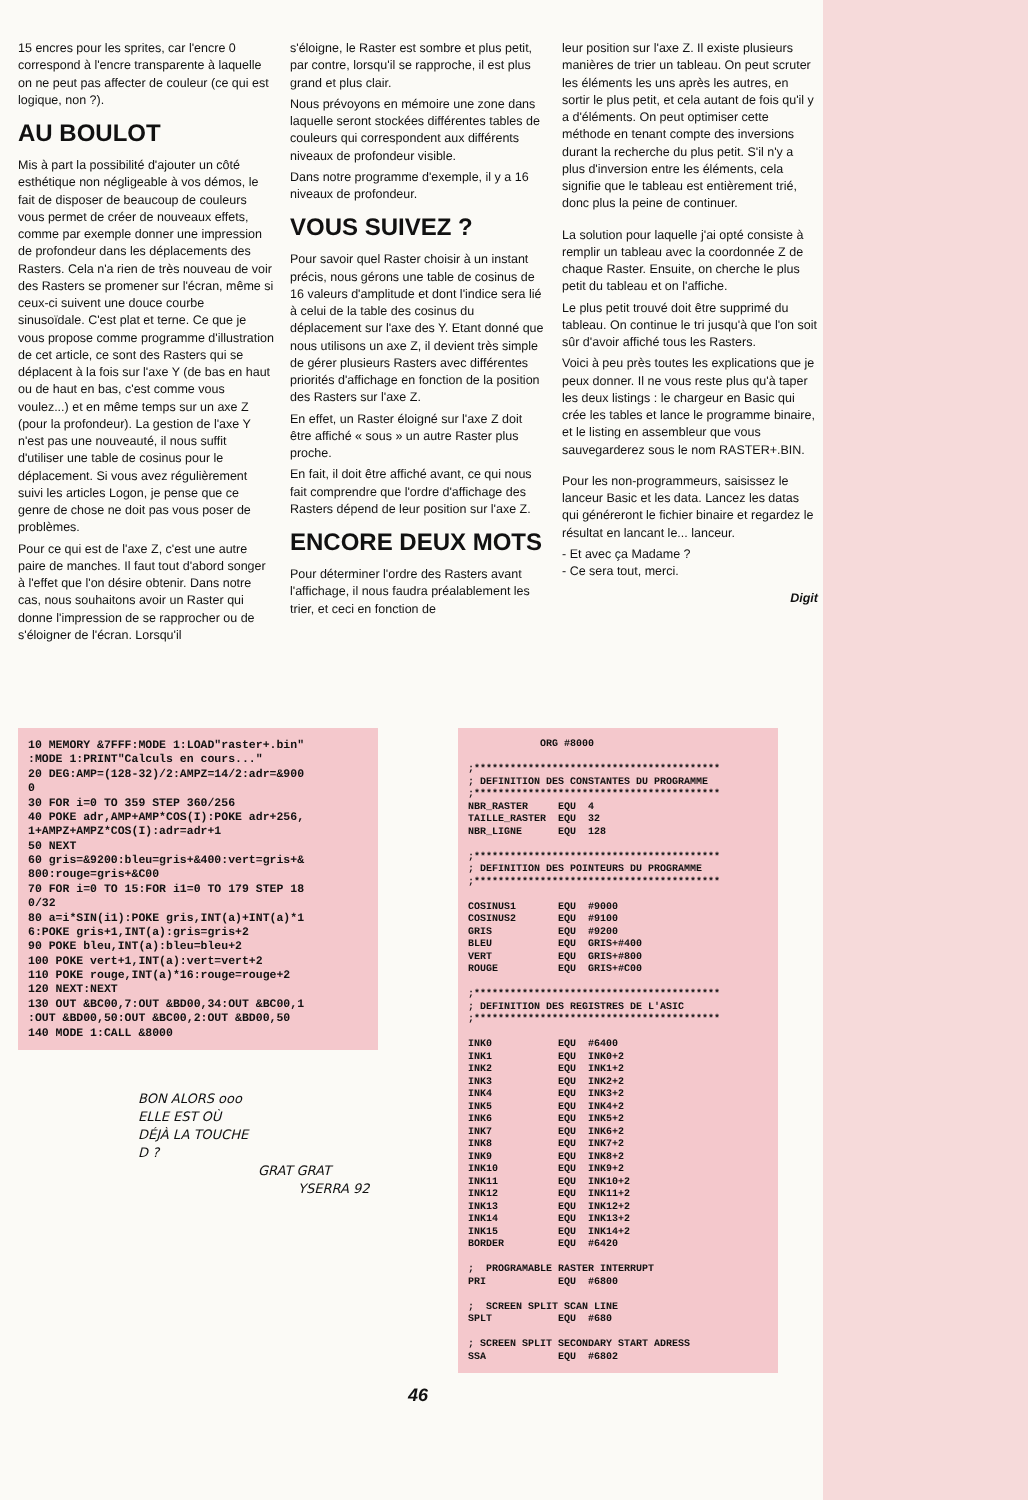15 encres pour les sprites, car l'encre 0 correspond à l'encre transparente à laquelle on ne peut pas affecter de couleur (ce qui est logique, non ?).
AU BOULOT
Mis à part la possibilité d'ajouter un côté esthétique non négligeable à vos démos, le fait de disposer de beaucoup de couleurs vous permet de créer de nouveaux effets, comme par exemple donner une impression de profondeur dans les déplacements des Rasters. Cela n'a rien de très nouveau de voir des Rasters se promener sur l'écran, même si ceux-ci suivent une douce courbe sinusoïdale. C'est plat et terne. Ce que je vous propose comme programme d'illustration de cet article, ce sont des Rasters qui se déplacent à la fois sur l'axe Y (de bas en haut ou de haut en bas, c'est comme vous voulez...) et en même temps sur un axe Z (pour la profondeur). La gestion de l'axe Y n'est pas une nouveauté, il nous suffit d'utiliser une table de cosinus pour le déplacement. Si vous avez régulièrement suivi les articles Logon, je pense que ce genre de chose ne doit pas vous poser de problèmes.
Pour ce qui est de l'axe Z, c'est une autre paire de manches. Il faut tout d'abord songer à l'effet que l'on désire obtenir. Dans notre cas, nous souhaitons avoir un Raster qui donne l'impression de se rapprocher ou de s'éloigner de l'écran. Lorsqu'il
s'éloigne, le Raster est sombre et plus petit, par contre, lorsqu'il se rapproche, il est plus grand et plus clair.
Nous prévoyons en mémoire une zone dans laquelle seront stockées différentes tables de couleurs qui correspondent aux différents niveaux de profondeur visible.
Dans notre programme d'exemple, il y a 16 niveaux de profondeur.
VOUS SUIVEZ ?
Pour savoir quel Raster choisir à un instant précis, nous gérons une table de cosinus de 16 valeurs d'amplitude et dont l'indice sera lié à celui de la table des cosinus du déplacement sur l'axe des Y. Etant donné que nous utilisons un axe Z, il devient très simple de gérer plusieurs Rasters avec différentes priorités d'affichage en fonction de la position des Rasters sur l'axe Z.
En effet, un Raster éloigné sur l'axe Z doit être affiché « sous » un autre Raster plus proche.
En fait, il doit être affiché avant, ce qui nous fait comprendre que l'ordre d'affichage des Rasters dépend de leur position sur l'axe Z.
ENCORE DEUX MOTS
Pour déterminer l'ordre des Rasters avant l'affichage, il nous faudra préalablement les trier, et ceci en fonction de
leur position sur l'axe Z. Il existe plusieurs manières de trier un tableau. On peut scruter les éléments les uns après les autres, en sortir le plus petit, et cela autant de fois qu'il y a d'éléments. On peut optimiser cette méthode en tenant compte des inversions durant la recherche du plus petit. S'il n'y a plus d'inversion entre les éléments, cela signifie que le tableau est entièrement trié, donc plus la peine de continuer.
La solution pour laquelle j'ai opté consiste à remplir un tableau avec la coordonnée Z de chaque Raster. Ensuite, on cherche le plus petit du tableau et on l'affiche.
Le plus petit trouvé doit être supprimé du tableau. On continue le tri jusqu'à que l'on soit sûr d'avoir affiché tous les Rasters.
Voici à peu près toutes les explications que je peux donner. Il ne vous reste plus qu'à taper les deux listings : le chargeur en Basic qui crée les tables et lance le programme binaire, et le listing en assembleur que vous sauvegarderez sous le nom RASTER+.BIN.
Pour les non-programmeurs, saisissez le lanceur Basic et les data. Lancez les datas qui généreront le fichier binaire et regardez le résultat en lancant le... lanceur.
- Et avec ça Madame ?
- Ce sera tout, merci.
Digit
10 MEMORY &7FFF:MODE 1:LOAD"raster+.bin" :MODE 1:PRINT"Calculs en cours..." 20 DEG:AMP=(128-32)/2:AMPZ=14/2:adr=&900 0 30 FOR i=0 TO 359 STEP 360/256 40 POKE adr,AMP+AMP*COS(I):POKE adr+256, 1+AMPZ+AMPZ*COS(I):adr=adr+1 50 NEXT 60 gris=&9200:bleu=gris+&400:vert=gris+& 800:rouge=gris+&C00 70 FOR i=0 TO 15:FOR i1=0 TO 179 STEP 18 0/32 80 a=i*SIN(i1):POKE gris,INT(a)+INT(a)*1 6:POKE gris+1,INT(a):gris=gris+2 90 POKE bleu,INT(a):bleu=bleu+2 100 POKE vert+1,INT(a):vert=vert+2 110 POKE rouge,INT(a)*16:rouge=rouge+2 120 NEXT:NEXT 130 OUT &BC00,7:OUT &BD00,34:OUT &BC00,1 :OUT &BD00,50:OUT &BC00,2:OUT &BD00,50 140 MODE 1:CALL &8000
BON ALORS ooo
ELLE EST OÙ
DÉJÀ LA TOUCHE
D ?
GRAT GRAT
YSERRA 92
ORG #8000 ;***************************************** ; DEFINITION DES CONSTANTES DU PROGRAMME ;***************************************** NBR_RASTER EQU 4 TAILLE_RASTER EQU 32 NBR_LIGNE EQU 128 ;***************************************** ; DEFINITION DES POINTEURS DU PROGRAMME ;***************************************** COSINUS1 EQU #9000 COSINUS2 EQU #9100 GRIS EQU #9200 BLEU EQU GRIS+#400 VERT EQU GRIS+#800 ROUGE EQU GRIS+#C00 ;***************************************** ; DEFINITION DES REGISTRES DE L'ASIC ;***************************************** INK0 EQU #6400 INK1 EQU INK0+2 INK2 EQU INK1+2 INK3 EQU INK2+2 INK4 EQU INK3+2 INK5 EQU INK4+2 INK6 EQU INK5+2 INK7 EQU INK6+2 INK8 EQU INK7+2 INK9 EQU INK8+2 INK10 EQU INK9+2 INK11 EQU INK10+2 INK12 EQU INK11+2 INK13 EQU INK12+2 INK14 EQU INK13+2 INK15 EQU INK14+2 BORDER EQU #6420 ; PROGRAMABLE RASTER INTERRUPT PRI EQU #6800 ; SCREEN SPLIT SCAN LINE SPLT EQU #680 ; SCREEN SPLIT SECONDARY START ADRESS SSA EQU #6802
46